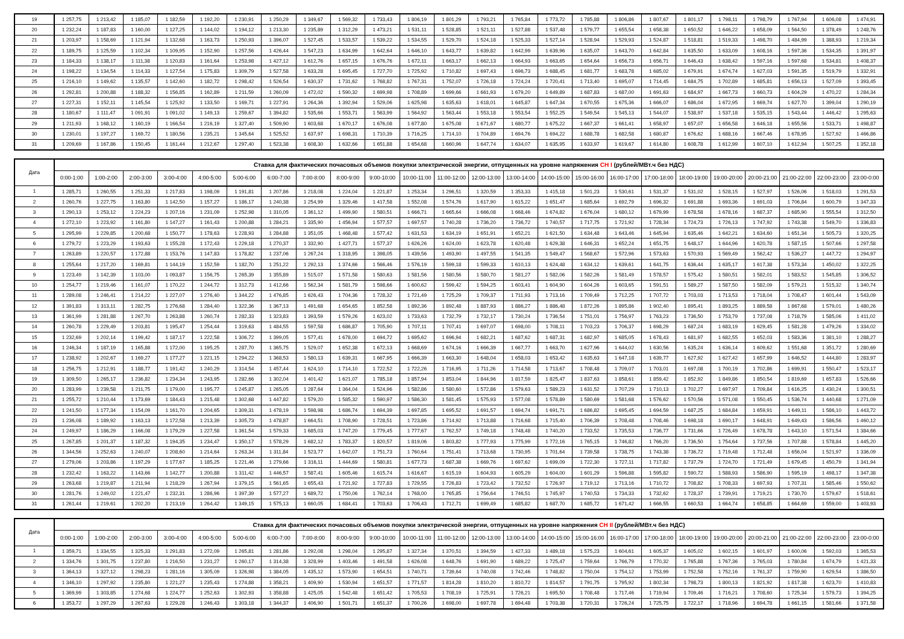| 19 | 1 257,75 | 1 213,42 | 1 185,07 | 1 182,59 | 1 192,20 | 1 230,91 | 1 250,29 | 1 349,67 | 1 569,32 | 1 733,43 | 1 806,19 | 1 801,29 | 1 793,21 | 1 765,84 | 1 773,72 | 1 785,88 | 1 806,86 | 1 807,67 | 1 801,17 | 1 798,11 | 1 798,79 | 1 767,94 | 1 606,08 | 1 474,91 |
| 20 | 1 232,24 | 1 187,83 | 1 160,00 | 1 127,25 | 1 144,02 | 1 194,12 | 1 213,30 | 1 235,89 | 1 312,29 | 1 473,21 | 1 531,11 | 1 528,85 | 1 521,11 | 1 527,88 | 1 537,48 | 1 579,77 | 1 655,54 | 1 658,38 | 1 650,52 | 1 646,22 | 1 658,09 | 1 564,50 | 1 378,49 | 1 248,76 |
| 21 | 1 203,97 | 1 158,69 | 1 121,94 | 1 132,68 | 1 163,73 | 1 250,93 | 1 396,07 | 1 527,45 | 1 533,57 | 1 539,22 | 1 534,55 | 1 529,70 | 1 524,18 | 1 525,33 | 1 527,14 | 1 528,94 | 1 529,93 | 1 524,87 | 1 518,81 | 1 519,33 | 1 498,70 | 1 484,99 | 1 388,93 | 1 219,34 |
| 22 | 1 189,75 | 1 125,59 | 1 102,34 | 1 109,95 | 1 152,90 | 1 257,56 | 1 426,44 | 1 547,23 | 1 634,99 | 1 642,64 | 1 646,10 | 1 643,77 | 1 639,82 | 1 642,99 | 1 639,96 | 1 635,07 | 1 643,70 | 1 642,84 | 1 635,50 | 1 633,09 | 1 608,16 | 1 597,36 | 1 534,35 | 1 391,97 |
| 23 | 1 184,33 | 1 138,17 | 1 111,38 | 1 120,83 | 1 161,64 | 1 253,98 | 1 427,12 | 1 612,76 | 1 657,15 | 1 676,76 | 1 672,11 | 1 663,17 | 1 662,13 | 1 664,93 | 1 663,65 | 1 654,64 | 1 656,73 | 1 656,71 | 1 646,43 | 1 638,42 | 1 597,16 | 1 597,68 | 1 534,81 | 1 408,37 |
| 24 | 1 198,22 | 1 134,54 | 1 114,33 | 1 127,54 | 1 175,83 | 1 309,79 | 1 527,58 | 1 633,28 | 1 695,45 | 1 727,70 | 1 725,92 | 1 710,82 | 1 697,43 | 1 696,73 | 1 688,45 | 1 681,77 | 1 683,78 | 1 685,02 | 1 679,91 | 1 674,74 | 1 627,03 | 1 591,35 | 1 519,79 | 1 332,91 |
| 25 | 1 216,10 | 1 149,62 | 1 135,57 | 1 142,60 | 1 182,72 | 1 298,42 | 1 526,54 | 1 630,37 | 1 731,62 | 1 768,82 | 1 767,31 | 1 752,07 | 1 726,18 | 1 724,24 | 1 720,41 | 1 713,40 | 1 695,07 | 1 714,45 | 1 684,75 | 1 702,89 | 1 685,81 | 1 656,13 | 1 527,09 | 1 393,45 |
| 26 | 1 292,81 | 1 200,88 | 1 188,32 | 1 156,85 | 1 162,89 | 1 211,59 | 1 260,09 | 1 472,02 | 1 590,32 | 1 699,98 | 1 708,89 | 1 699,66 | 1 661,93 | 1 679,20 | 1 649,89 | 1 687,83 | 1 687,00 | 1 691,63 | 1 684,97 | 1 667,73 | 1 660,73 | 1 604,29 | 1 470,22 | 1 284,34 |
| 27 | 1 227,31 | 1 152,11 | 1 145,54 | 1 125,92 | 1 133,50 | 1 169,71 | 1 227,91 | 1 264,36 | 1 392,94 | 1 529,06 | 1 625,98 | 1 635,63 | 1 618,01 | 1 645,87 | 1 647,34 | 1 670,55 | 1 675,36 | 1 666,07 | 1 686,04 | 1 672,95 | 1 669,74 | 1 627,70 | 1 399,04 | 1 290,19 |
| 28 | 1 180,67 | 1 111,47 | 1 091,91 | 1 091,02 | 1 149,13 | 1 259,67 | 1 394,82 | 1 535,66 | 1 553,71 | 1 563,99 | 1 564,92 | 1 563,44 | 1 553,18 | 1 553,54 | 1 552,25 | 1 549,54 | 1 545,13 | 1 544,07 | 1 538,97 | 1 537,18 | 1 535,15 | 1 543,44 | 1 446,42 | 1 295,63 |
| 29 | 1 211,93 | 1 168,12 | 1 160,19 | 1 166,54 | 1 216,19 | 1 327,40 | 1 509,90 | 1 603,68 | 1 670,17 | 1 676,08 | 1 677,80 | 1 675,08 | 1 671,67 | 1 680,77 | 1 675,22 | 1 667,37 | 1 661,41 | 1 658,97 | 1 657,07 | 1 656,58 | 1 646,18 | 1 655,56 | 1 533,71 | 1 498,87 |
| 30 | 1 230,01 | 1 197,27 | 1 169,72 | 1 180,56 | 1 235,21 | 1 345,64 | 1 525,52 | 1 637,97 | 1 698,31 | 1 710,39 | 1 716,25 | 1 714,10 | 1 704,89 | 1 694,76 | 1 694,22 | 1 688,78 | 1 682,58 | 1 680,87 | 1 676,62 | 1 688,16 | 1 667,46 | 1 678,95 | 1 527,92 | 1 466,86 |
| 31 | 1 209,69 | 1 167,86 | 1 150,45 | 1 161,44 | 1 212,67 | 1 297,40 | 1 523,38 | 1 608,30 | 1 632,66 | 1 651,88 | 1 654,68 | 1 660,96 | 1 647,74 | 1 634,07 | 1 635,95 | 1 633,97 | 1 619,67 | 1 614,80 | 1 608,78 | 1 612,99 | 1 607,10 | 1 612,94 | 1 507,25 | 1 352,18 |
| Дата | Ставка для фактических почасовых объемов покупки электрической энергии, отпущенных на уровне напряжения СН I (рублей/МВт.ч без НДС) | | | | | | | | | | | | | | | | | | | | | | | |
| --- | --- | --- | --- | --- | --- | --- | --- | --- | --- | --- | --- | --- | --- | --- | --- | --- | --- | --- | --- | --- | --- | --- | --- | --- |
| | 0:00-1:00 | 1:00-2:00 | 2:00-3:00 | 3:00-4:00 | 4:00-5:00 | 5:00-6:00 | 6:00-7:00 | 7:00-8:00 | 8:00-9:00 | 9:00-10:00 | 10:00-11:00 | 11:00-12:00 | 12:00-13:00 | 13:00-14:00 | 14:00-15:00 | 15:00-16:00 | 16:00-17:00 | 17:00-18:00 | 18:00-19:00 | 19:00-20:00 | 20:00-21:00 | 21:00-22:00 | 22:00-23:00 | 23:00-0:00 |
| 1 | 1 285,71 | 1 260,55 | 1 251,33 | 1 217,83 | 1 198,09 | 1 191,81 | 1 207,86 | 1 218,08 | 1 224,04 | 1 221,87 | 1 253,34 | 1 296,51 | 1 320,59 | 1 353,33 | 1 415,18 | 1 501,23 | 1 530,61 | 1 531,37 | 1 531,02 | 1 528,15 | 1 527,97 | 1 526,06 | 1 518,03 | 1 291,53 |
| 2 | 1 260,76 | 1 227,75 | 1 163,80 | 1 142,50 | 1 157,27 | 1 186,17 | 1 240,38 | 1 254,99 | 1 329,46 | 1 417,58 | 1 552,08 | 1 574,76 | 1 617,90 | 1 615,22 | 1 651,47 | 1 685,64 | 1 692,79 | 1 696,32 | 1 691,88 | 1 693,36 | 1 691,03 | 1 706,84 | 1 600,79 | 1 347,33 |
| 3 | 1 290,13 | 1 253,12 | 1 224,23 | 1 207,16 | 1 231,09 | 1 252,98 | 1 310,05 | 1 361,12 | 1 499,90 | 1 580,51 | 1 666,71 | 1 665,64 | 1 666,08 | 1 668,46 | 1 674,82 | 1 676,04 | 1 680,12 | 1 679,99 | 1 678,58 | 1 678,16 | 1 687,37 | 1 685,90 | 1 555,54 | 1 312,50 |
| 4 | 1 272,10 | 1 223,92 | 1 161,80 | 1 147,27 | 1 161,43 | 1 200,88 | 1 284,21 | 1 335,90 | 1 456,94 | 1 577,57 | 1 697,57 | 1 740,28 | 1 736,20 | 1 736,72 | 1 740,57 | 1 717,75 | 1 721,92 | 1 728,34 | 1 724,73 | 1 726,13 | 1 747,92 | 1 743,38 | 1 549,70 | 1 336,83 |
| 5 | 1 295,99 | 1 229,85 | 1 200,68 | 1 150,77 | 1 178,63 | 1 228,93 | 1 284,88 | 1 351,05 | 1 468,48 | 1 577,42 | 1 631,53 | 1 634,19 | 1 651,91 | 1 652,21 | 1 621,50 | 1 634,48 | 1 643,46 | 1 645,94 | 1 635,46 | 1 642,21 | 1 634,60 | 1 651,34 | 1 505,73 | 1 320,25 |
| 6 | 1 279,72 | 1 223,29 | 1 193,63 | 1 155,28 | 1 172,43 | 1 229,18 | 1 270,37 | 1 332,90 | 1 427,71 | 1 577,37 | 1 626,26 | 1 624,00 | 1 623,78 | 1 620,48 | 1 629,38 | 1 646,31 | 1 652,24 | 1 651,75 | 1 648,17 | 1 644,96 | 1 620,78 | 1 587,15 | 1 507,66 | 1 297,58 |
| 7 | 1 263,89 | 1 220,57 | 1 172,88 | 1 153,76 | 1 147,83 | 1 178,82 | 1 237,06 | 1 267,24 | 1 318,95 | 1 398,05 | 1 439,56 | 1 493,90 | 1 497,55 | 1 541,35 | 1 549,47 | 1 568,67 | 1 572,96 | 1 573,63 | 1 570,93 | 1 569,49 | 1 562,42 | 1 536,27 | 1 447,72 | 1 294,97 |
| 8 | 1 255,64 | 1 217,20 | 1 169,81 | 1 144,19 | 1 152,59 | 1 182,70 | 1 251,22 | 1 292,13 | 1 374,66 | 1 566,46 | 1 576,19 | 1 599,18 | 1 599,33 | 1 610,13 | 1 624,48 | 1 634,12 | 1 639,61 | 1 641,75 | 1 636,44 | 1 635,17 | 1 617,38 | 1 573,34 | 1 450,02 | 1 322,25 |
| 9 | 1 223,49 | 1 142,39 | 1 103,00 | 1 093,87 | 1 156,75 | 1 265,39 | 1 355,89 | 1 515,07 | 1 571,58 | 1 580,63 | 1 581,56 | 1 580,56 | 1 580,70 | 1 581,27 | 1 582,06 | 1 582,26 | 1 581,49 | 1 578,57 | 1 575,42 | 1 580,51 | 1 582,01 | 1 583,52 | 1 545,85 | 1 306,52 |
| 10 | 1 254,77 | 1 219,46 | 1 161,07 | 1 170,22 | 1 244,72 | 1 312,73 | 1 412,66 | 1 562,34 | 1 581,79 | 1 598,66 | 1 600,62 | 1 599,42 | 1 594,25 | 1 603,41 | 1 604,90 | 1 604,26 | 1 603,65 | 1 591,51 | 1 589,27 | 1 587,50 | 1 582,09 | 1 579,21 | 1 515,32 | 1 340,74 |
| 11 | 1 289,08 | 1 246,41 | 1 214,22 | 1 227,07 | 1 276,40 | 1 344,22 | 1 476,85 | 1 626,43 | 1 704,36 | 1 728,32 | 1 721,49 | 1 725,29 | 1 709,37 | 1 711,93 | 1 713,16 | 1 709,49 | 1 712,25 | 1 707,72 | 1 703,03 | 1 713,53 | 1 718,04 | 1 708,47 | 1 601,44 | 1 543,09 |
| 12 | 1 391,83 | 1 313,11 | 1 282,75 | 1 276,68 | 1 284,40 | 1 322,36 | 1 367,13 | 1 491,68 | 1 654,65 | 1 852,58 | 1 892,36 | 1 892,48 | 1 887,93 | 1 886,27 | 1 886,48 | 1 872,26 | 1 895,86 | 1 902,40 | 1 895,41 | 1 893,25 | 1 889,58 | 1 867,68 | 1 579,01 | 1 480,26 |
| 13 | 1 361,99 | 1 281,88 | 1 267,70 | 1 263,88 | 1 260,74 | 1 282,33 | 1 323,83 | 1 393,59 | 1 579,26 | 1 623,02 | 1 733,63 | 1 732,79 | 1 732,17 | 1 730,24 | 1 736,54 | 1 751,01 | 1 756,97 | 1 763,23 | 1 736,50 | 1 753,79 | 1 737,08 | 1 718,79 | 1 585,06 | 1 411,02 |
| 14 | 1 260,78 | 1 229,49 | 1 203,81 | 1 195,47 | 1 254,44 | 1 319,63 | 1 484,55 | 1 597,58 | 1 686,87 | 1 705,90 | 1 707,11 | 1 707,41 | 1 697,07 | 1 698,00 | 1 708,11 | 1 703,23 | 1 706,37 | 1 698,29 | 1 687,24 | 1 683,19 | 1 629,45 | 1 581,28 | 1 479,26 | 1 334,02 |
| 15 | 1 232,69 | 1 202,14 | 1 199,42 | 1 187,17 | 1 222,58 | 1 306,72 | 1 399,05 | 1 577,41 | 1 678,00 | 1 694,72 | 1 695,62 | 1 696,94 | 1 682,21 | 1 687,62 | 1 687,31 | 1 682,97 | 1 685,05 | 1 678,43 | 1 681,97 | 1 682,55 | 1 652,03 | 1 583,36 | 1 381,10 | 1 288,27 |
| 16 | 1 246,34 | 1 187,19 | 1 165,88 | 1 172,00 | 1 195,25 | 1 287,70 | 1 365,75 | 1 529,07 | 1 652,38 | 1 672,13 | 1 668,69 | 1 674,16 | 1 666,39 | 1 667,77 | 1 663,70 | 1 627,96 | 1 644,02 | 1 630,56 | 1 635,24 | 1 636,14 | 1 609,62 | 1 551,68 | 1 351,72 | 1 280,69 |
| 17 | 1 238,92 | 1 202,67 | 1 169,27 | 1 177,27 | 1 221,15 | 1 294,22 | 1 368,53 | 1 580,13 | 1 639,31 | 1 667,95 | 1 666,39 | 1 663,30 | 1 648,04 | 1 658,03 | 1 653,42 | 1 635,63 | 1 647,18 | 1 639,77 | 1 627,92 | 1 627,42 | 1 657,99 | 1 646,52 | 1 444,80 | 1 283,97 |
| 18 | 1 256,75 | 1 212,91 | 1 188,77 | 1 191,42 | 1 240,29 | 1 314,54 | 1 457,44 | 1 624,10 | 1 714,10 | 1 722,52 | 1 722,26 | 1 716,95 | 1 711,26 | 1 714,58 | 1 713,67 | 1 708,48 | 1 709,07 | 1 703,01 | 1 697,08 | 1 700,19 | 1 702,86 | 1 699,91 | 1 550,47 | 1 523,17 |
| 19 | 1 309,50 | 1 265,17 | 1 236,82 | 1 234,34 | 1 243,95 | 1 282,66 | 1 302,04 | 1 401,42 | 1 621,07 | 1 785,18 | 1 857,94 | 1 853,04 | 1 844,96 | 1 817,59 | 1 825,47 | 1 837,63 | 1 858,61 | 1 859,42 | 1 852,92 | 1 849,86 | 1 850,54 | 1 819,69 | 1 657,83 | 1 526,66 |
| 20 | 1 283,99 | 1 239,58 | 1 211,75 | 1 179,00 | 1 195,77 | 1 245,87 | 1 265,05 | 1 287,64 | 1 364,04 | 1 524,96 | 1 582,86 | 1 580,60 | 1 572,86 | 1 579,63 | 1 589,23 | 1 631,52 | 1 707,29 | 1 710,13 | 1 702,27 | 1 697,97 | 1 709,84 | 1 616,25 | 1 430,24 | 1 300,51 |
| 21 | 1 255,72 | 1 210,44 | 1 173,69 | 1 184,43 | 1 215,48 | 1 302,68 | 1 447,82 | 1 579,20 | 1 585,32 | 1 590,97 | 1 586,30 | 1 581,45 | 1 575,93 | 1 577,08 | 1 578,89 | 1 580,69 | 1 581,68 | 1 576,62 | 1 570,56 | 1 571,08 | 1 550,45 | 1 536,74 | 1 440,68 | 1 271,09 |
| 22 | 1 241,50 | 1 177,34 | 1 154,09 | 1 161,70 | 1 204,65 | 1 309,31 | 1 478,19 | 1 598,98 | 1 686,74 | 1 694,39 | 1 697,85 | 1 695,52 | 1 691,57 | 1 694,74 | 1 691,71 | 1 686,82 | 1 695,45 | 1 694,59 | 1 687,25 | 1 684,84 | 1 659,91 | 1 649,11 | 1 586,10 | 1 443,72 |
| 23 | 1 236,08 | 1 189,92 | 1 163,13 | 1 172,58 | 1 213,39 | 1 305,73 | 1 478,87 | 1 664,51 | 1 708,90 | 1 728,51 | 1 723,86 | 1 714,92 | 1 713,88 | 1 716,68 | 1 715,40 | 1 706,39 | 1 708,48 | 1 708,46 | 1 698,18 | 1 690,17 | 1 648,91 | 1 649,43 | 1 586,56 | 1 460,12 |
| 24 | 1 249,97 | 1 186,29 | 1 166,08 | 1 179,29 | 1 227,58 | 1 361,54 | 1 579,33 | 1 685,03 | 1 747,20 | 1 779,45 | 1 777,67 | 1 762,57 | 1 749,18 | 1 748,48 | 1 740,20 | 1 733,52 | 1 735,53 | 1 736,77 | 1 731,66 | 1 726,49 | 1 678,78 | 1 643,10 | 1 571,54 | 1 384,66 |
| 25 | 1 267,85 | 1 201,37 | 1 187,32 | 1 194,35 | 1 234,47 | 1 350,17 | 1 578,29 | 1 682,12 | 1 783,37 | 1 820,57 | 1 819,06 | 1 803,82 | 1 777,93 | 1 775,99 | 1 772,16 | 1 765,15 | 1 746,82 | 1 766,20 | 1 736,50 | 1 754,64 | 1 737,56 | 1 707,88 | 1 578,84 | 1 445,20 |
| 26 | 1 344,56 | 1 252,63 | 1 240,07 | 1 208,60 | 1 214,64 | 1 263,34 | 1 311,84 | 1 523,77 | 1 642,07 | 1 751,73 | 1 760,64 | 1 751,41 | 1 713,68 | 1 730,95 | 1 701,64 | 1 739,58 | 1 738,75 | 1 743,38 | 1 736,72 | 1 719,48 | 1 712,48 | 1 656,04 | 1 521,97 | 1 336,09 |
| 27 | 1 279,06 | 1 203,86 | 1 197,29 | 1 177,67 | 1 185,25 | 1 221,46 | 1 279,66 | 1 316,11 | 1 444,69 | 1 580,81 | 1 677,73 | 1 687,38 | 1 669,76 | 1 697,62 | 1 699,09 | 1 722,30 | 1 727,11 | 1 717,82 | 1 737,79 | 1 724,70 | 1 721,49 | 1 679,45 | 1 450,79 | 1 341,94 |
| 28 | 1 232,42 | 1 163,22 | 1 143,66 | 1 142,77 | 1 200,88 | 1 311,42 | 1 446,57 | 1 587,41 | 1 605,46 | 1 615,74 | 1 616,67 | 1 615,19 | 1 604,93 | 1 605,29 | 1 604,00 | 1 601,29 | 1 596,88 | 1 595,82 | 1 590,72 | 1 588,93 | 1 586,90 | 1 595,19 | 1 498,17 | 1 347,38 |
| 29 | 1 263,68 | 1 219,87 | 1 211,94 | 1 218,29 | 1 267,94 | 1 379,15 | 1 561,65 | 1 655,43 | 1 721,92 | 1 727,83 | 1 729,55 | 1 726,83 | 1 723,42 | 1 732,52 | 1 726,97 | 1 719,12 | 1 713,16 | 1 710,72 | 1 708,82 | 1 708,33 | 1 697,93 | 1 707,31 | 1 585,46 | 1 550,62 |
| 30 | 1 281,76 | 1 249,02 | 1 221,47 | 1 232,31 | 1 286,96 | 1 397,39 | 1 577,27 | 1 689,72 | 1 750,06 | 1 762,14 | 1 768,00 | 1 765,85 | 1 756,64 | 1 746,51 | 1 745,97 | 1 740,53 | 1 734,33 | 1 732,62 | 1 728,37 | 1 739,91 | 1 719,21 | 1 730,70 | 1 579,67 | 1 518,61 |
| 31 | 1 261,44 | 1 219,61 | 1 202,20 | 1 213,19 | 1 264,42 | 1 349,15 | 1 575,13 | 1 660,05 | 1 684,41 | 1 703,63 | 1 706,43 | 1 712,71 | 1 699,49 | 1 685,82 | 1 687,70 | 1 685,72 | 1 671,42 | 1 666,55 | 1 660,53 | 1 664,74 | 1 658,85 | 1 664,69 | 1 559,00 | 1 403,93 |
| Дата | Ставка для фактических почасовых объемов покупки электрической энергии, отпущенных на уровне напряжения СН II (рублей/МВт.ч без НДС) | | | | | | | | | | | | | | | | | | | | | | | |
| --- | --- | --- | --- | --- | --- | --- | --- | --- | --- | --- | --- | --- | --- | --- | --- | --- | --- | --- | --- | --- | --- | --- | --- | --- |
| | 0:00-1:00 | 1:00-2:00 | 2:00-3:00 | 3:00-4:00 | 4:00-5:00 | 5:00-6:00 | 6:00-7:00 | 7:00-8:00 | 8:00-9:00 | 9:00-10:00 | 10:00-11:00 | 11:00-12:00 | 12:00-13:00 | 13:00-14:00 | 14:00-15:00 | 15:00-16:00 | 16:00-17:00 | 17:00-18:00 | 18:00-19:00 | 19:00-20:00 | 20:00-21:00 | 21:00-22:00 | 22:00-23:00 | 23:00-0:00 |
| 1 | 1 359,71 | 1 334,55 | 1 325,33 | 1 291,83 | 1 272,09 | 1 265,81 | 1 281,86 | 1 292,08 | 1 298,04 | 1 295,87 | 1 327,34 | 1 370,51 | 1 394,59 | 1 427,33 | 1 489,18 | 1 575,23 | 1 604,61 | 1 605,37 | 1 605,02 | 1 602,15 | 1 601,97 | 1 600,06 | 1 592,03 | 1 365,53 |
| 2 | 1 334,76 | 1 301,75 | 1 237,80 | 1 216,50 | 1 231,27 | 1 260,17 | 1 314,38 | 1 328,99 | 1 403,46 | 1 491,58 | 1 626,08 | 1 648,76 | 1 691,90 | 1 689,22 | 1 725,47 | 1 759,64 | 1 766,79 | 1 770,32 | 1 765,88 | 1 767,36 | 1 765,03 | 1 780,84 | 1 674,79 | 1 421,33 |
| 3 | 1 364,13 | 1 327,12 | 1 298,23 | 1 281,16 | 1 305,09 | 1 326,98 | 1 384,05 | 1 435,12 | 1 573,90 | 1 654,51 | 1 740,71 | 1 739,64 | 1 740,08 | 1 742,46 | 1 748,82 | 1 750,04 | 1 754,12 | 1 753,99 | 1 752,58 | 1 752,16 | 1 761,37 | 1 759,90 | 1 629,54 | 1 386,50 |
| 4 | 1 346,10 | 1 297,92 | 1 235,80 | 1 221,27 | 1 235,43 | 1 274,88 | 1 358,21 | 1 409,90 | 1 530,94 | 1 651,57 | 1 771,57 | 1 814,28 | 1 810,20 | 1 810,72 | 1 814,57 | 1 791,75 | 1 795,92 | 1 802,34 | 1 798,73 | 1 800,13 | 1 821,92 | 1 817,38 | 1 623,70 | 1 410,83 |
| 5 | 1 369,99 | 1 303,85 | 1 274,68 | 1 224,77 | 1 252,63 | 1 302,93 | 1 358,88 | 1 425,05 | 1 542,48 | 1 651,42 | 1 705,53 | 1 708,19 | 1 725,91 | 1 726,21 | 1 695,50 | 1 708,48 | 1 717,46 | 1 719,94 | 1 709,46 | 1 716,21 | 1 708,60 | 1 725,34 | 1 579,73 | 1 394,25 |
| 6 | 1 353,72 | 1 297,29 | 1 267,63 | 1 229,28 | 1 246,43 | 1 303,18 | 1 344,37 | 1 406,90 | 1 501,71 | 1 651,37 | 1 700,26 | 1 698,00 | 1 697,78 | 1 694,48 | 1 703,38 | 1 720,31 | 1 726,24 | 1 725,75 | 1 722,17 | 1 718,96 | 1 694,78 | 1 661,15 | 1 581,66 | 1 371,58 |